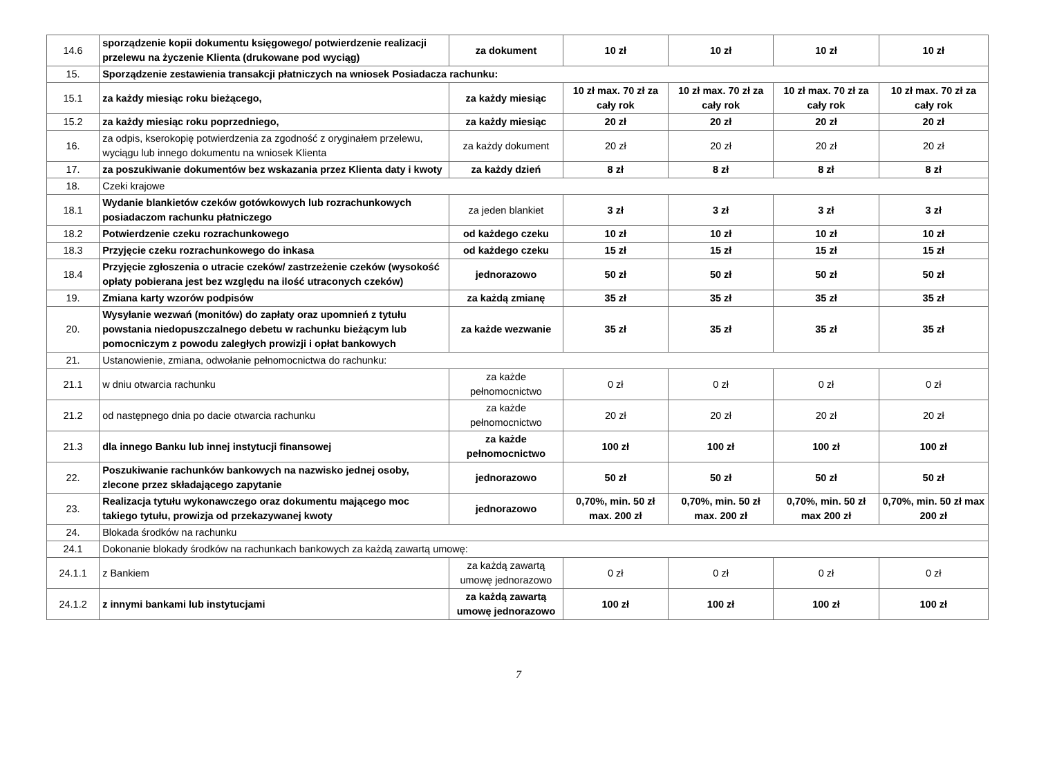| 14.6 | sporządzenie kopii dokumentu księgowego/ potwierdzenie realizacji przelewu na życzenie Klienta (drukowane pod wyciąg) | za dokument | 10 zł | 10 zł | 10 zł | 10 zł |
| 15. | Sporządzenie zestawienia transakcji płatniczych na wniosek Posiadacza rachunku: | | | | | |
| 15.1 | za każdy miesiąc roku bieżącego, | za każdy miesiąc | 10 zł max. 70 zł za cały rok | 10 zł max. 70 zł za cały rok | 10 zł max. 70 zł za cały rok | 10 zł max. 70 zł za cały rok |
| 15.2 | za każdy miesiąc roku poprzedniego, | za każdy miesiąc | 20 zł | 20 zł | 20 zł | 20 zł |
| 16. | za odpis, kserokopię potwierdzenia za zgodność z oryginałem przelewu, wyciągu lub innego dokumentu na wniosek Klienta | za każdy dokument | 20 zł | 20 zł | 20 zł | 20 zł |
| 17. | za poszukiwanie dokumentów bez wskazania przez Klienta daty i kwoty | za każdy dzień | 8 zł | 8 zł | 8 zł | 8 zł |
| 18. | Czeki krajowe | | | | | |
| 18.1 | Wydanie blankietów czeków gotówkowych lub rozrachunkowych posiadaczom rachunku płatniczego | za jeden blankiet | 3 zł | 3 zł | 3 zł | 3 zł |
| 18.2 | Potwierdzenie czeku rozrachunkowego | od każdego czeku | 10 zł | 10 zł | 10 zł | 10 zł |
| 18.3 | Przyjęcie czeku rozrachunkowego do inkasa | od każdego czeku | 15 zł | 15 zł | 15 zł | 15 zł |
| 18.4 | Przyjęcie zgłoszenia o utracie czeków/ zastrzeżenie czeków (wysokość opłaty pobierana jest bez względu na ilość utraconych czeków) | jednorazowo | 50 zł | 50 zł | 50 zł | 50 zł |
| 19. | Zmiana karty wzorów podpisów | za każdą zmianę | 35 zł | 35 zł | 35 zł | 35 zł |
| 20. | Wysyłanie wezwań (monitów) do zapłaty oraz upomnień z tytułu powstania niedopuszczalnego debetu w rachunku bieżącym lub pomocniczym z powodu zaległych prowizji i opłat bankowych | za każde wezwanie | 35 zł | 35 zł | 35 zł | 35 zł |
| 21. | Ustanowienie, zmiana, odwołanie pełnomocnictwa do rachunku: | | | | | |
| 21.1 | w dniu otwarcia rachunku | za każde pełnomocnictwo | 0 zł | 0 zł | 0 zł | 0 zł |
| 21.2 | od następnego dnia po dacie otwarcia rachunku | za każde pełnomocnictwo | 20 zł | 20 zł | 20 zł | 20 zł |
| 21.3 | dla innego Banku lub innej instytucji finansowej | za każde pełnomocnictwo | 100 zł | 100 zł | 100 zł | 100 zł |
| 22. | Poszukiwanie rachunków bankowych na nazwisko jednej osoby, zlecone przez składającego zapytanie | jednorazowo | 50 zł | 50 zł | 50 zł | 50 zł |
| 23. | Realizacja tytułu wykonawczego oraz dokumentu mającego moc takiego tytułu, prowizja od przekazywanej kwoty | jednorazowo | 0,70%, min. 50 zł max. 200 zł | 0,70%, min. 50 zł max. 200 zł | 0,70%, min. 50 zł max 200 zł | 0,70%, min. 50 zł max 200 zł |
| 24. | Blokada środków na rachunku | | | | | |
| 24.1 | Dokonanie blokady środków na rachunkach bankowych za każdą zawartą umowę: | | | | | |
| 24.1.1 | z Bankiem | za każdą zawartą umowę jednorazowo | 0 zł | 0 zł | 0 zł | 0 zł |
| 24.1.2 | z innymi bankami lub instytucjami | za każdą zawartą umowę jednorazowo | 100 zł | 100 zł | 100 zł | 100 zł |
7